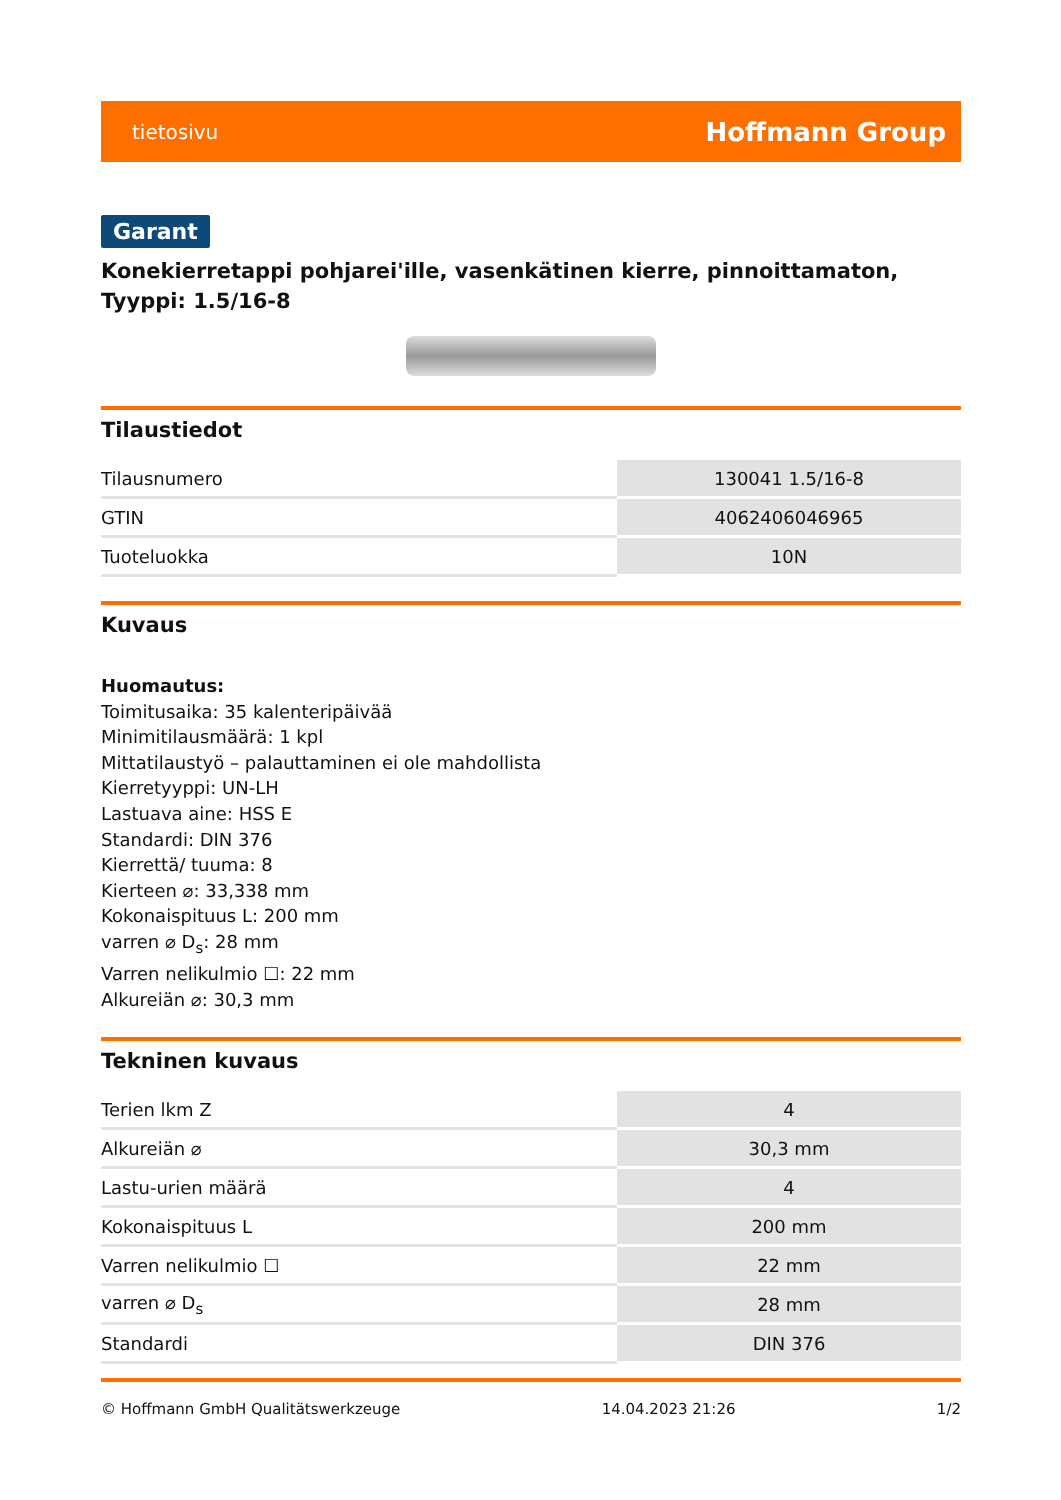tietosivu Hoffmann Group
Garant
Konekierretappi pohjarei'ille, vasenkätinen kierre, pinnoittamaton, Tyyppi: 1.5/16-8
Tilaustiedot
| Tilausnumero | 130041 1.5/16-8 |
| GTIN | 4062406046965 |
| Tuoteluokka | 10N |
Kuvaus
Huomautus:
Toimitusaika: 35 kalenteripäivää
Minimitilausmäärä: 1 kpl
Mittatilaustyö – palauttaminen ei ole mahdollista
Kierretyyppi: UN-LH
Lastuava aine: HSS E
Standardi: DIN 376
Kierrettä/ tuuma: 8
Kierteen ⌀: 33,338 mm
Kokonaispituus L: 200 mm
varren ⌀ D<sub>s</sub>: 28 mm
Varren nelikulmio ☐: 22 mm
Alkureiän ⌀: 30,3 mm
Tekninen kuvaus
| Terien lkm Z | 4 |
| Alkureiän ⌀ | 30,3 mm |
| Lastu-urien määrä | 4 |
| Kokonaispituus L | 200 mm |
| Varren nelikulmio ☐ | 22 mm |
| varren ⌀ D<sub>s</sub> | 28 mm |
| Standardi | DIN 376 |
© Hoffmann GmbH Qualitätswerkzeuge 14.04.2023 21:26 1/2